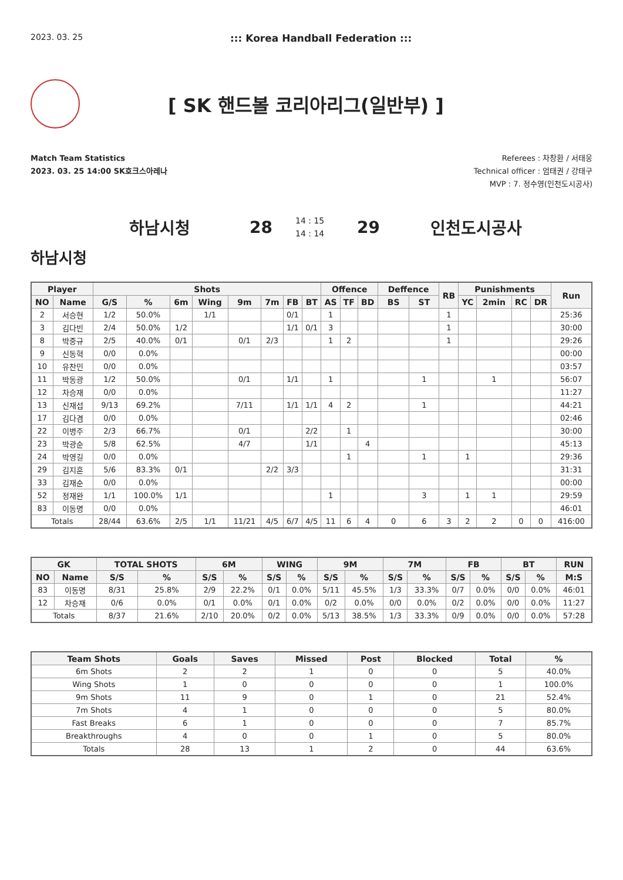2023. 03. 25
::: Korea Handball Federation :::
[ SK 핸드볼 코리아리그(일반부) ]
Match Team Statistics
2023. 03. 25 14:00 SK호크스아레나
Referees : 차창환 / 서태웅
Technical officer : 엄태권 / 강태구
MVP : 7. 정수영(인천도시공사)
하남시청 28 14 : 15
14 : 14 29 인천도시공사
하남시청
| Player | | Shots | | | | | | | | Offence | | | Deffence | | RB | Punishments | | | | Run |
| --- | --- | --- | --- | --- | --- | --- | --- | --- | --- | --- | --- | --- | --- | --- | --- | --- | --- | --- | --- | --- |
| NO | Name | G/S | % | 6m | Wing | 9m | 7m | FB | BT | AS | TF | BD | BS | ST | | YC | 2min | RC | DR | |
| 2 | 서승현 | 1/2 | 50.0% | | 1/1 | | | 0/1 | | 1 | | | | | 1 | | | | | 25:36 |
| 3 | 김다빈 | 2/4 | 50.0% | 1/2 | | | | 1/1 | 0/1 | 3 | | | | | 1 | | | | | 30:00 |
| 8 | 박중규 | 2/5 | 40.0% | 0/1 | | 0/1 | 2/3 | | | 1 | 2 | | | | 1 | | | | | 29:26 |
| 9 | 신동혁 | 0/0 | 0.0% | | | | | | | | | | | | | | | | | 00:00 |
| 10 | 유찬민 | 0/0 | 0.0% | | | | | | | | | | | | | | | | | 03:57 |
| 11 | 박동광 | 1/2 | 50.0% | | | 0/1 | | 1/1 | | 1 | | | | 1 | | | 1 | | | 56:07 |
| 12 | 차승재 | 0/0 | 0.0% | | | | | | | | | | | | | | | | | 11:27 |
| 13 | 신재섭 | 9/13 | 69.2% | | | 7/11 | | 1/1 | 1/1 | 4 | 2 | | | 1 | | | | | | 44:21 |
| 17 | 김다겸 | 0/0 | 0.0% | | | | | | | | | | | | | | | | | 02:46 |
| 22 | 이병주 | 2/3 | 66.7% | | | 0/1 | | | 2/2 | | 1 | | | | | | | | | 30:00 |
| 23 | 박광순 | 5/8 | 62.5% | | | 4/7 | | | 1/1 | | | 4 | | | | | | | | 45:13 |
| 24 | 박영길 | 0/0 | 0.0% | | | | | | | | 1 | | | 1 | | 1 | | | | 29:36 |
| 29 | 김지훈 | 5/6 | 83.3% | 0/1 | | | 2/2 | 3/3 | | | | | | | | | | | | 31:31 |
| 33 | 김재순 | 0/0 | 0.0% | | | | | | | | | | | | | | | | | 00:00 |
| 52 | 정재완 | 1/1 | 100.0% | 1/1 | | | | | | 1 | | | | 3 | | 1 | 1 | | | 29:59 |
| 83 | 이동명 | 0/0 | 0.0% | | | | | | | | | | | | | | | | | 46:01 |
| Totals | | 28/44 | 63.6% | 2/5 | 1/1 | 11/21 | 4/5 | 6/7 | 4/5 | 11 | 6 | 4 | 0 | 6 | 3 | 2 | 2 | 0 | 0 | 416:00 |
| GK | | TOTAL SHOTS | | 6M | | WING | | 9M | | 7M | | FB | | BT | | RUN |
| --- | --- | --- | --- | --- | --- | --- | --- | --- | --- | --- | --- | --- | --- | --- | --- | --- |
| NO | Name | S/S | % | S/S | % | S/S | % | S/S | % | S/S | % | S/S | % | S/S | % | M:S |
| 83 | 이동명 | 8/31 | 25.8% | 2/9 | 22.2% | 0/1 | 0.0% | 5/11 | 45.5% | 1/3 | 33.3% | 0/7 | 0.0% | 0/0 | 0.0% | 46:01 |
| 12 | 차승재 | 0/6 | 0.0% | 0/1 | 0.0% | 0/1 | 0.0% | 0/2 | 0.0% | 0/0 | 0.0% | 0/2 | 0.0% | 0/0 | 0.0% | 11:27 |
| Totals | | 8/37 | 21.6% | 2/10 | 20.0% | 0/2 | 0.0% | 5/13 | 38.5% | 1/3 | 33.3% | 0/9 | 0.0% | 0/0 | 0.0% | 57:28 |
| Team Shots | Goals | Saves | Missed | Post | Blocked | Total | % |
| --- | --- | --- | --- | --- | --- | --- | --- |
| 6m Shots | 2 | 2 | 1 | 0 | 0 | 5 | 40.0% |
| Wing Shots | 1 | 0 | 0 | 0 | 0 | 1 | 100.0% |
| 9m Shots | 11 | 9 | 0 | 1 | 0 | 21 | 52.4% |
| 7m Shots | 4 | 1 | 0 | 0 | 0 | 5 | 80.0% |
| Fast Breaks | 6 | 1 | 0 | 0 | 0 | 7 | 85.7% |
| Breakthroughs | 4 | 0 | 0 | 1 | 0 | 5 | 80.0% |
| Totals | 28 | 13 | 1 | 2 | 0 | 44 | 63.6% |